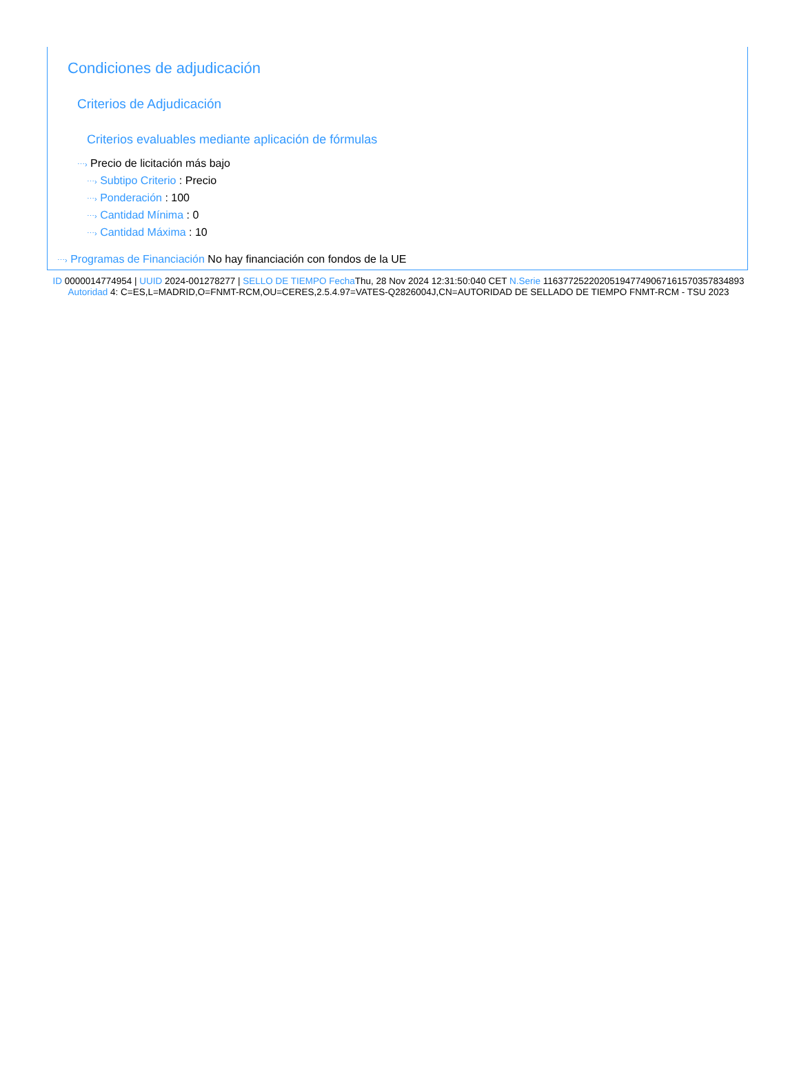Condiciones de adjudicación
Criterios de Adjudicación
Criterios evaluables mediante aplicación de fórmulas
⋯› Precio de licitación más bajo
⋯› Subtipo Criterio : Precio
⋯› Ponderación : 100
⋯› Cantidad Mínima : 0
⋯› Cantidad Máxima : 10
⋯› Programas de Financiación No hay financiación con fondos de la UE
ID 0000014774954 | UUID 2024-001278277 | SELLO DE TIEMPO Fecha Thu, 28 Nov 2024 12:31:50:040 CET N.Serie 116377252202051947749067161570357834893 Autoridad 4: C=ES,L=MADRID,O=FNMT-RCM,OU=CERES,2.5.4.97=VATES-Q2826004J,CN=AUTORIDAD DE SELLADO DE TIEMPO FNMT-RCM - TSU 2023